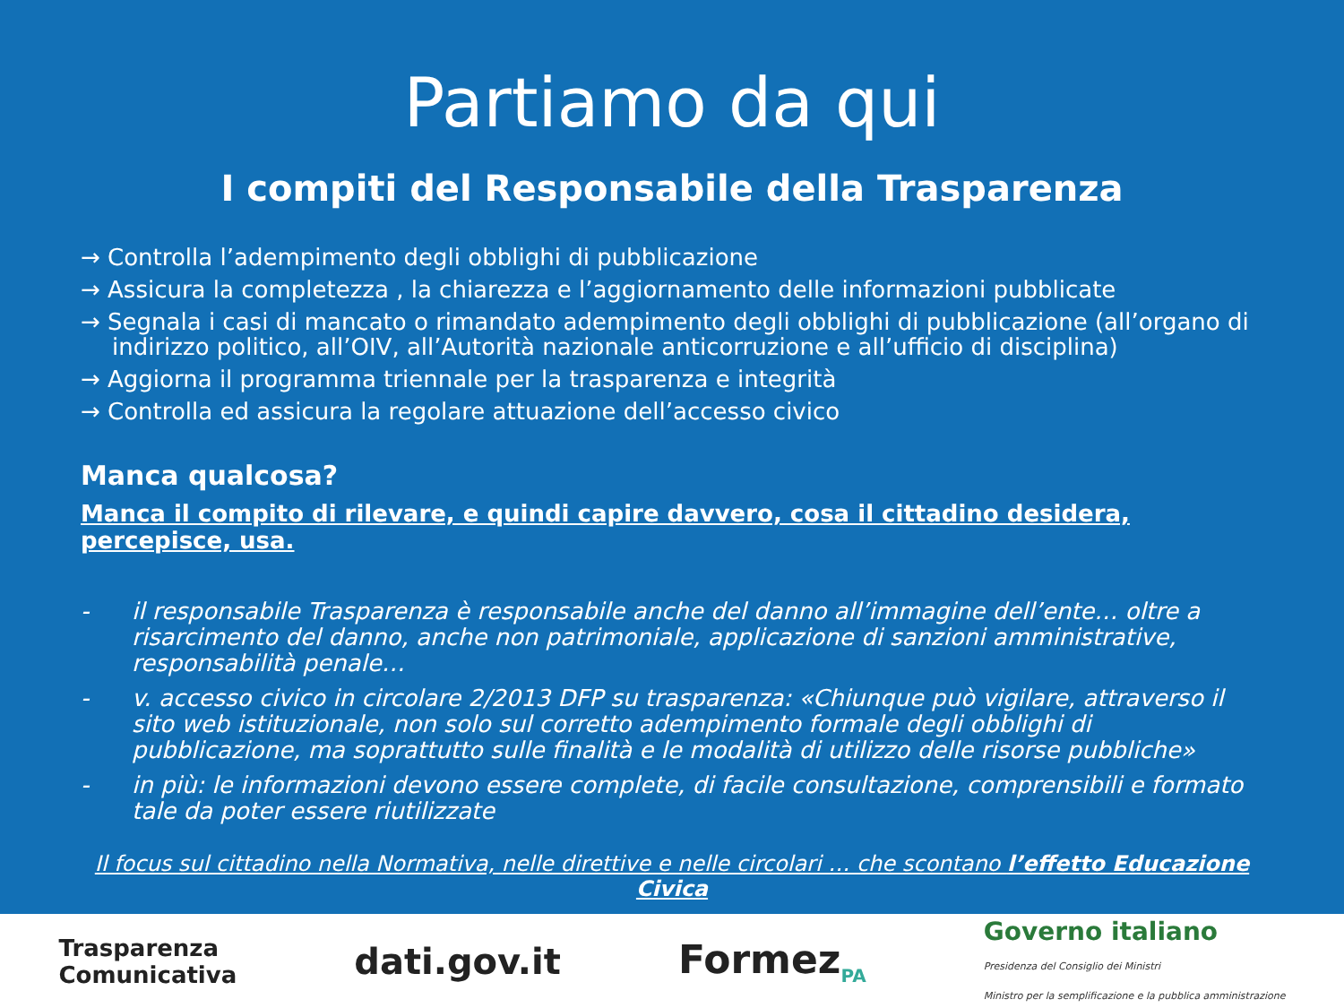Partiamo da qui
I compiti del Responsabile della Trasparenza
→ Controlla l’adempimento degli obblighi di pubblicazione
→ Assicura la completezza , la chiarezza e l’aggiornamento delle informazioni pubblicate
→ Segnala i casi di mancato o rimandato adempimento degli obblighi di pubblicazione (all’organo di indirizzo politico, all’OIV, all’Autorità nazionale anticorruzione e all’ufficio di disciplina)
→ Aggiorna il programma triennale per la trasparenza e integrità
→ Controlla ed assicura la regolare attuazione dell’accesso civico
Manca qualcosa?
Manca il compito di rilevare, e quindi capire davvero, cosa il cittadino desidera, percepisce, usa.
- il responsabile Trasparenza è responsabile anche del danno all’immagine dell’ente… oltre a risarcimento del danno, anche non patrimoniale, applicazione di sanzioni amministrative, responsabilità penale…
- v. accesso civico in circolare 2/2013 DFP su trasparenza: «Chiunque può vigilare, attraverso il sito web istituzionale, non solo sul corretto adempimento formale degli obblighi di pubblicazione, ma soprattutto sulle finalità e le modalità di utilizzo delle risorse pubbliche»
- in più: le informazioni devono essere complete, di facile consultazione, comprensibili e formato tale da poter essere riutilizzate
Il focus sul cittadino nella Normativa, nelle direttive e nelle circolari … che scontano l’effetto Educazione Civica
Trasparenza
Comunicativa
dati.gov.it Formez<sub>PA</sub>
Governo italiano
Presidenza del Consiglio dei Ministri
Ministro per la semplificazione e la pubblica amministrazione